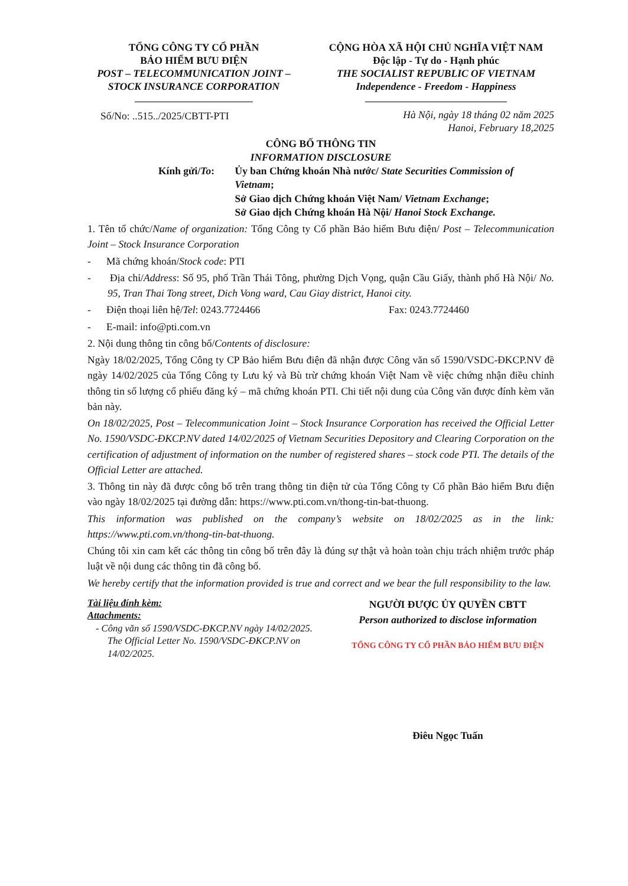TỔNG CÔNG TY CỔ PHẦN
BẢO HIỂM BƯU ĐIỆN
POST – TELECOMMUNICATION JOINT – STOCK INSURANCE CORPORATION
CỘNG HÒA XÃ HỘI CHỦ NGHĨA VIỆT NAM
Độc lập - Tự do - Hạnh phúc
THE SOCIALIST REPUBLIC OF VIETNAM
Independence - Freedom - Happiness
Số/No: ..515../2025/CBTT-PTI
Hà Nội, ngày 18 tháng 02 năm 2025
Hanoi, February 18,2025
CÔNG BỐ THÔNG TIN
INFORMATION DISCLOSURE
Kính gửi/To: Ủy ban Chứng khoán Nhà nước/ State Securities Commission of Vietnam;
Sở Giao dịch Chứng khoán Việt Nam/ Vietnam Exchange;
Sở Giao dịch Chứng khoán Hà Nội/ Hanoi Stock Exchange.
1. Tên tổ chức/Name of organization: Tổng Công ty Cổ phần Bảo hiểm Bưu điện/ Post – Telecommunication Joint – Stock Insurance Corporation
- Mã chứng khoán/Stock code: PTI
- Địa chỉ/Address: Số 95, phố Trần Thái Tông, phường Dịch Vọng, quận Cầu Giấy, thành phố Hà Nội/ No. 95, Tran Thai Tong street, Dich Vong ward, Cau Giay district, Hanoi city.
- Điện thoại liên hệ/Tel: 0243.7724466 Fax: 0243.7724460
- E-mail: info@pti.com.vn
2. Nội dung thông tin công bố/Contents of disclosure:
Ngày 18/02/2025, Tổng Công ty CP Bảo hiểm Bưu điện đã nhận được Công văn số 1590/VSDC-ĐKCP.NV đề ngày 14/02/2025 của Tổng Công ty Lưu ký và Bù trừ chứng khoán Việt Nam về việc chứng nhận điều chỉnh thông tin số lượng cổ phiếu đăng ký – mã chứng khoán PTI. Chi tiết nội dung của Công văn được đính kèm văn bản này.
On 18/02/2025, Post – Telecommunication Joint – Stock Insurance Corporation has received the Official Letter No. 1590/VSDC-ĐKCP.NV dated 14/02/2025 of Vietnam Securities Depository and Clearing Corporation on the certification of adjustment of information on the number of registered shares – stock code PTI. The details of the Official Letter are attached.
3. Thông tin này đã được công bố trên trang thông tin điện tử của Tổng Công ty Cổ phần Bảo hiểm Bưu điện vào ngày 18/02/2025 tại đường dẫn: https://www.pti.com.vn/thong-tin-bat-thuong.
This information was published on the company’s website on 18/02/2025 as in the link: https://www.pti.com.vn/thong-tin-bat-thuong.
Chúng tôi xin cam kết các thông tin công bố trên đây là đúng sự thật và hoàn toàn chịu trách nhiệm trước pháp luật về nội dung các thông tin đã công bố.
We hereby certify that the information provided is true and correct and we bear the full responsibility to the law.
Tài liệu đính kèm:
Attachments:
- Công văn số 1590/VSDC-ĐKCP.NV ngày 14/02/2025.
The Official Letter No. 1590/VSDC-ĐKCP.NV on 14/02/2025.
NGƯỜI ĐƯỢC ỦY QUYỀN CBTT
Person authorized to disclose information
TỔNG CÔNG TY CỔ PHẦN BẢO HIỂM BƯU ĐIỆN
Điêu Ngọc Tuấn